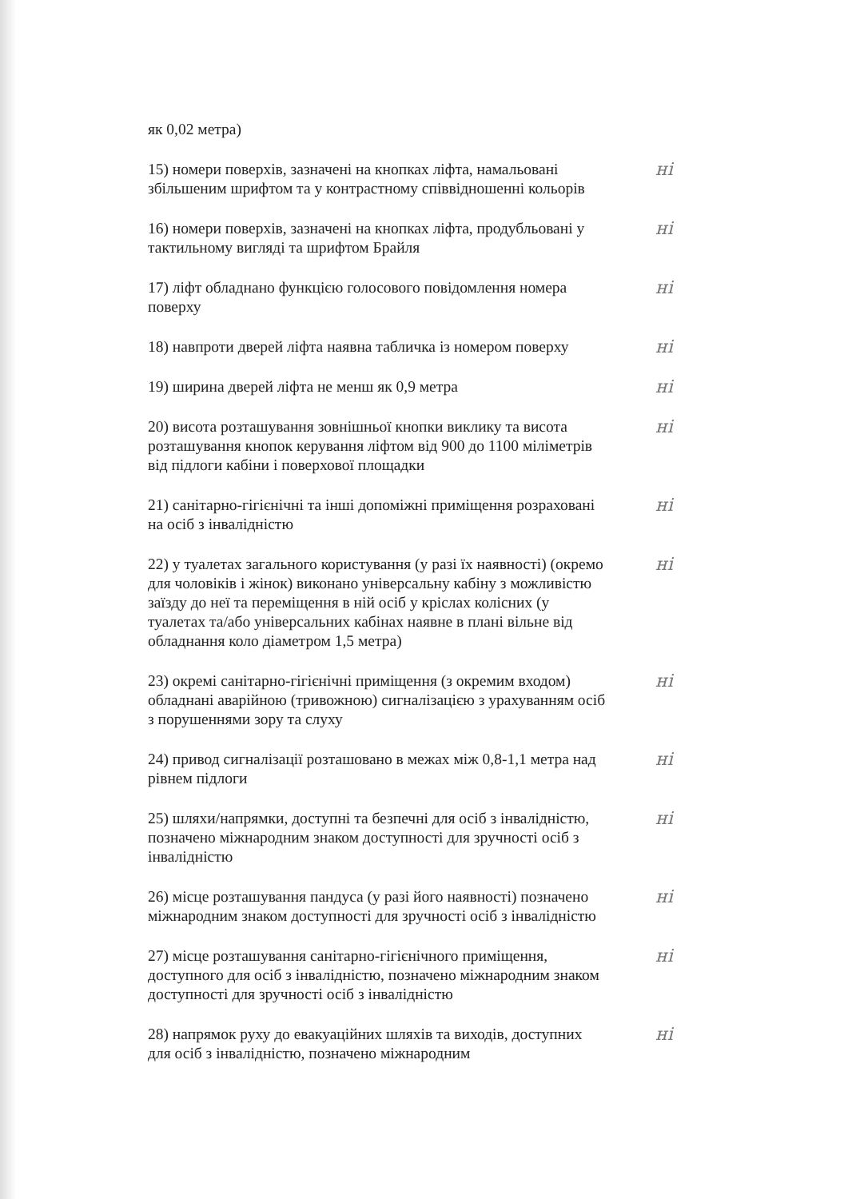як 0,02 метра)
15) номери поверхів, зазначені на кнопках ліфта, намальовані збільшеним шрифтом та у контрастному співвідношенні кольорів
ні
16) номери поверхів, зазначені на кнопках ліфта, продубльовані у тактильному вигляді та шрифтом Брайля
ні
17) ліфт обладнано функцією голосового повідомлення номера поверху
ні
18) навпроти дверей ліфта наявна табличка із номером поверху
ні
19) ширина дверей ліфта не менш як 0,9 метра ні
20) висота розташування зовнішньої кнопки виклику та висота розташування кнопок керування ліфтом від 900 до 1100 міліметрів від підлоги кабіни і поверхової площадки
ні
21) санітарно-гігієнічні та інші допоміжні приміщення розраховані на осіб з інвалідністю
ні
22) у туалетах загального користування (у разі їх наявності) (окремо для чоловіків і жінок) виконано універсальну кабіну з можливістю заїзду до неї та переміщення в ній осіб у кріслах колісних (у туалетах та/або універсальних кабінах наявне в плані вільне від обладнання коло діаметром 1,5 метра)
ні
23) окремі санітарно-гігієнічні приміщення (з окремим входом) обладнані аварійною (тривожною) сигналізацією з урахуванням осіб з порушеннями зору та слуху
ні
24) привод сигналізації розташовано в межах між 0,8-1,1 метра над рівнем підлоги
ні
25) шляхи/напрямки, доступні та безпечні для осіб з інвалідністю, позначено міжнародним знаком доступності для зручності осіб з інвалідністю
ні
26) місце розташування пандуса (у разі його наявності) позначено міжнародним знаком доступності для зручності осіб з інвалідністю
ні
27) місце розташування санітарно-гігієнічного приміщення, доступного для осіб з інвалідністю, позначено міжнародним знаком доступності для зручності осіб з інвалідністю
ні
28) напрямок руху до евакуаційних шляхів та виходів, доступних для осіб з інвалідністю, позначено міжнародним
ні